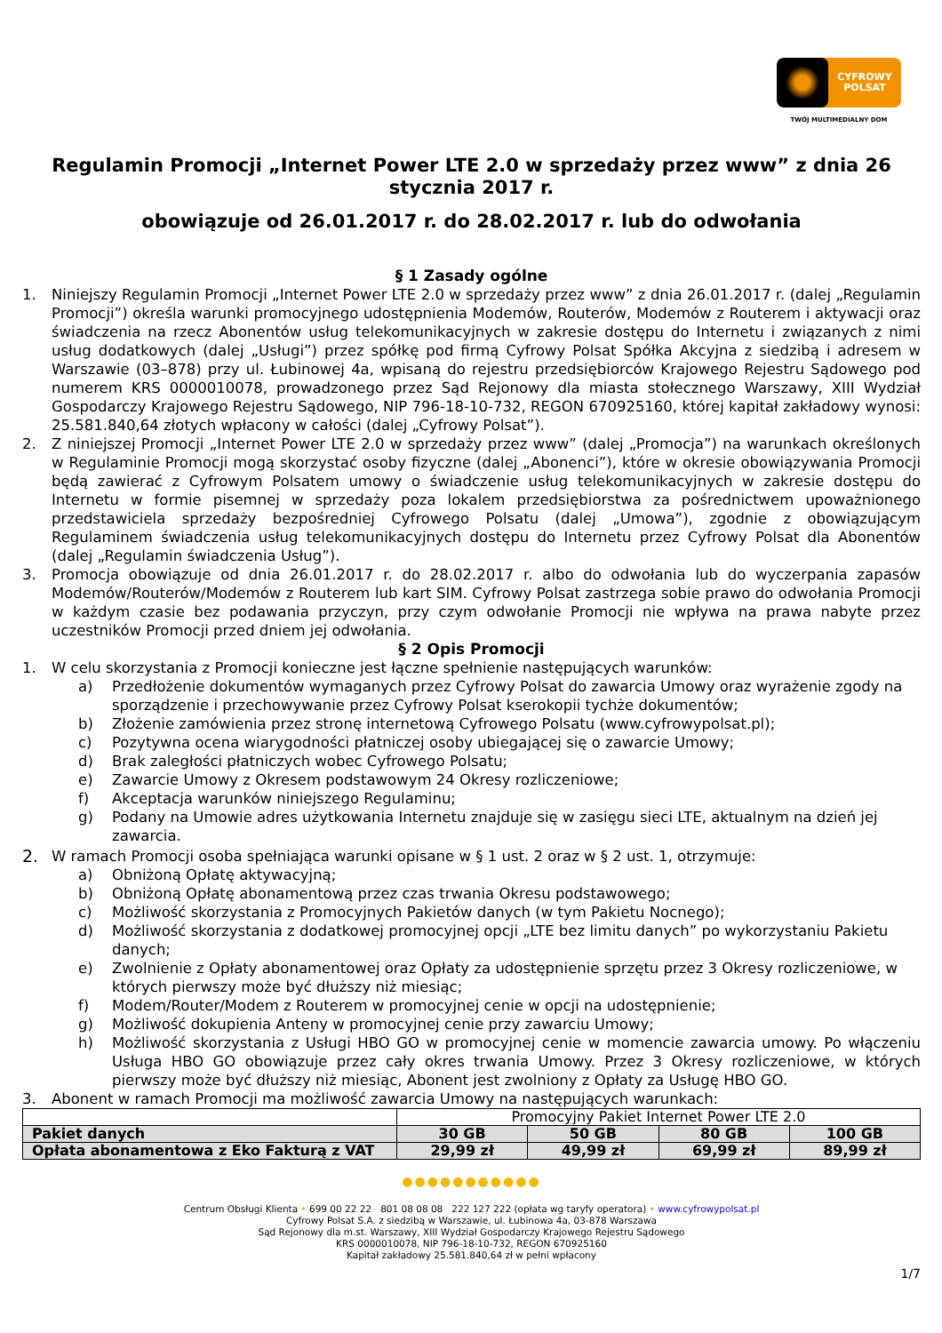CYFROWY
POLSAT
TWÓJ MULTIMEDIALNY DOM
Regulamin Promocji „Internet Power LTE 2.0 w sprzedaży przez www” z dnia 26 stycznia 2017 r.
obowiązuje od 26.01.2017 r. do 28.02.2017 r. lub do odwołania
§ 1 Zasady ogólne
1. Niniejszy Regulamin Promocji „Internet Power LTE 2.0 w sprzedaży przez www” z dnia 26.01.2017 r. (dalej „Regulamin Promocji”) określa warunki promocyjnego udostępnienia Modemów, Routerów, Modemów z Routerem i aktywacji oraz świadczenia na rzecz Abonentów usług telekomunikacyjnych w zakresie dostępu do Internetu i związanych z nimi usług dodatkowych (dalej „Usługi”) przez spółkę pod firmą Cyfrowy Polsat Spółka Akcyjna z siedzibą i adresem w Warszawie (03–878) przy ul. Łubinowej 4a, wpisaną do rejestru przedsiębiorców Krajowego Rejestru Sądowego pod numerem KRS 0000010078, prowadzonego przez Sąd Rejonowy dla miasta stołecznego Warszawy, XIII Wydział Gospodarczy Krajowego Rejestru Sądowego, NIP 796-18-10-732, REGON 670925160, której kapitał zakładowy wynosi: 25.581.840,64 złotych wpłacony w całości (dalej „Cyfrowy Polsat”).
2. Z niniejszej Promocji „Internet Power LTE 2.0 w sprzedaży przez www” (dalej „Promocja”) na warunkach określonych w Regulaminie Promocji mogą skorzystać osoby fizyczne (dalej „Abonenci”), które w okresie obowiązywania Promocji będą zawierać z Cyfrowym Polsatem umowy o świadczenie usług telekomunikacyjnych w zakresie dostępu do Internetu w formie pisemnej w sprzedaży poza lokalem przedsiębiorstwa za pośrednictwem upoważnionego przedstawiciela sprzedaży bezpośredniej Cyfrowego Polsatu (dalej „Umowa”), zgodnie z obowiązującym Regulaminem świadczenia usług telekomunikacyjnych dostępu do Internetu przez Cyfrowy Polsat dla Abonentów (dalej „Regulamin świadczenia Usług”).
3. Promocja obowiązuje od dnia 26.01.2017 r. do 28.02.2017 r. albo do odwołania lub do wyczerpania zapasów Modemów/Routerów/Modemów z Routerem lub kart SIM. Cyfrowy Polsat zastrzega sobie prawo do odwołania Promocji w każdym czasie bez podawania przyczyn, przy czym odwołanie Promocji nie wpływa na prawa nabyte przez uczestników Promocji przed dniem jej odwołania.
§ 2 Opis Promocji
1. W celu skorzystania z Promocji konieczne jest łączne spełnienie następujących warunków:
a) Przedłożenie dokumentów wymaganych przez Cyfrowy Polsat do zawarcia Umowy oraz wyrażenie zgody na sporządzenie i przechowywanie przez Cyfrowy Polsat kserokopii tychże dokumentów;
b) Złożenie zamówienia przez stronę internetową Cyfrowego Polsatu (www.cyfrowypolsat.pl);
c) Pozytywna ocena wiarygodności płatniczej osoby ubiegającej się o zawarcie Umowy;
d) Brak zaległości płatniczych wobec Cyfrowego Polsatu;
e) Zawarcie Umowy z Okresem podstawowym 24 Okresy rozliczeniowe;
f) Akceptacja warunków niniejszego Regulaminu;
g) Podany na Umowie adres użytkowania Internetu znajduje się w zasięgu sieci LTE, aktualnym na dzień jej zawarcia.
2.
W ramach Promocji osoba spełniająca warunki opisane w § 1 ust. 2 oraz w § 2 ust. 1, otrzymuje:
a) Obniżoną Opłatę aktywacyjną;
b) Obniżoną Opłatę abonamentową przez czas trwania Okresu podstawowego;
c) Możliwość skorzystania z Promocyjnych Pakietów danych (w tym Pakietu Nocnego);
d) Możliwość skorzystania z dodatkowej promocyjnej opcji „LTE bez limitu danych” po wykorzystaniu Pakietu danych;
e) Zwolnienie z Opłaty abonamentowej oraz Opłaty za udostępnienie sprzętu przez 3 Okresy rozliczeniowe, w których pierwszy może być dłuższy niż miesiąc;
f) Modem/Router/Modem z Routerem w promocyjnej cenie w opcji na udostępnienie;
g) Możliwość dokupienia Anteny w promocyjnej cenie przy zawarciu Umowy;
h) Możliwość skorzystania z Usługi HBO GO w promocyjnej cenie w momencie zawarcia umowy. Po włączeniu Usługa HBO GO obowiązuje przez cały okres trwania Umowy. Przez 3 Okresy rozliczeniowe, w których pierwszy może być dłuższy niż miesiąc, Abonent jest zwolniony z Opłaty za Usługę HBO GO.
3. Abonent w ramach Promocji ma możliwość zawarcia Umowy na następujących warunkach:
| | Promocyjny Pakiet Internet Power LTE 2.0 | | | |
| Pakiet danych | 30 GB | 50 GB | 80 GB | 100 GB |
| Opłata abonamentowa z Eko Fakturą z VAT | 29,99 zł | 49,99 zł | 69,99 zł | 89,99 zł |
●●●●●●●●●●●
Centrum Obsługi Klienta • 699 00 22 22 801 08 08 08 222 127 222 (opłata wg taryfy operatora) • www.cyfrowypolsat.pl
Cyfrowy Polsat S.A. z siedzibą w Warszawie, ul. Łubinowa 4a, 03-878 Warszawa
Sąd Rejonowy dla m.st. Warszawy, XIII Wydział Gospodarczy Krajowego Rejestru Sądowego
KRS 0000010078, NIP 796-18-10-732, REGON 670925160
Kapitał zakładowy 25.581.840,64 zł w pełni wpłacony
1/7